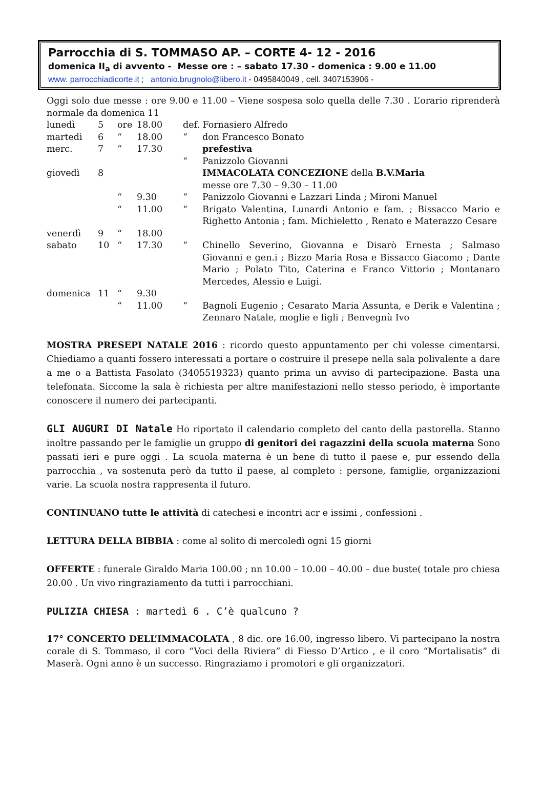Parrocchia di S. TOMMASO AP. – CORTE 4- 12 - 2016
domenica II<sub>a</sub> di avvento - Messe ore : – sabato 17.30 - domenica : 9.00 e 11.00
www. parrocchiadicorte.it ; antonio.brugnolo@libero.it - 0495840049 , cell. 3407153906 -
Oggi solo due messe : ore 9.00 e 11.00 – Viene sospesa solo quella delle 7.30 . L’orario riprenderà normale da domenica 11
| lunedì | 5 | ore | 18.00 | def. Fornasiero Alfredo | |
| martedì | 6 | “ | 18.00 | “ | don Francesco Bonato |
| merc. | 7 | “ | 17.30 | | prefestiva |
| | | | | “ | Panizzolo Giovanni |
| giovedì | 8 | | | | IMMACOLATA CONCEZIONE della B.V.Maria messe ore 7.30 – 9.30 – 11.00 |
| | | “ | 9.30 | “ | Panizzolo Giovanni e Lazzari Linda ; Mironi Manuel |
| | | “ | 11.00 | “ | Brigato Valentina, Lunardi Antonio e fam. ; Bissacco Mario e Righetto Antonia ; fam. Michieletto , Renato e Materazzo Cesare |
| venerdì | 9 | “ | 18.00 | | |
| sabato | 10 | “ | 17.30 | “ | Chinello Severino, Giovanna e Disarò Ernesta ; Salmaso Giovanni e gen.i ; Bizzo Maria Rosa e Bissacco Giacomo ; Dante Mario ; Polato Tito, Caterina e Franco Vittorio ; Montanaro Mercedes, Alessio e Luigi. |
| domenica | 11 | “ | 9.30 | | |
| | | “ | 11.00 | “ | Bagnoli Eugenio ; Cesarato Maria Assunta, e Derik e Valentina ; Zennaro Natale, moglie e figli ; Benvegnù Ivo |
MOSTRA PRESEPI NATALE 2016 : ricordo questo appuntamento per chi volesse cimentarsi. Chiediamo a quanti fossero interessati a portare o costruire il presepe nella sala polivalente a dare a me o a Battista Fasolato (3405519323) quanto prima un avviso di partecipazione. Basta una telefonata. Siccome la sala è richiesta per altre manifestazioni nello stesso periodo, è importante conoscere il numero dei partecipanti.
GLI AUGURI DI Natale Ho riportato il calendario completo del canto della pastorella. Stanno inoltre passando per le famiglie un gruppo di genitori dei ragazzini della scuola materna Sono passati ieri e pure oggi . La scuola materna è un bene di tutto il paese e, pur essendo della parrocchia , va sostenuta però da tutto il paese, al completo : persone, famiglie, organizzazioni varie. La scuola nostra rappresenta il futuro.
CONTINUANO tutte le attività di catechesi e incontri acr e issimi , confessioni .
LETTURA DELLA BIBBIA : come al solito di mercoledì ogni 15 giorni
OFFERTE : funerale Giraldo Maria 100.00 ; nn 10.00 – 10.00 – 40.00 – due buste( totale pro chiesa 20.00 . Un vivo ringraziamento da tutti i parrocchiani.
PULIZIA CHIESA : martedì 6 . C’è qualcuno ?
17° CONCERTO DELL’IMMACOLATA , 8 dic. ore 16.00, ingresso libero. Vi partecipano la nostra corale di S. Tommaso, il coro “Voci della Riviera” di Fiesso D’Artico , e il coro “Mortalisatis” di Maserà. Ogni anno è un successo. Ringraziamo i promotori e gli organizzatori.